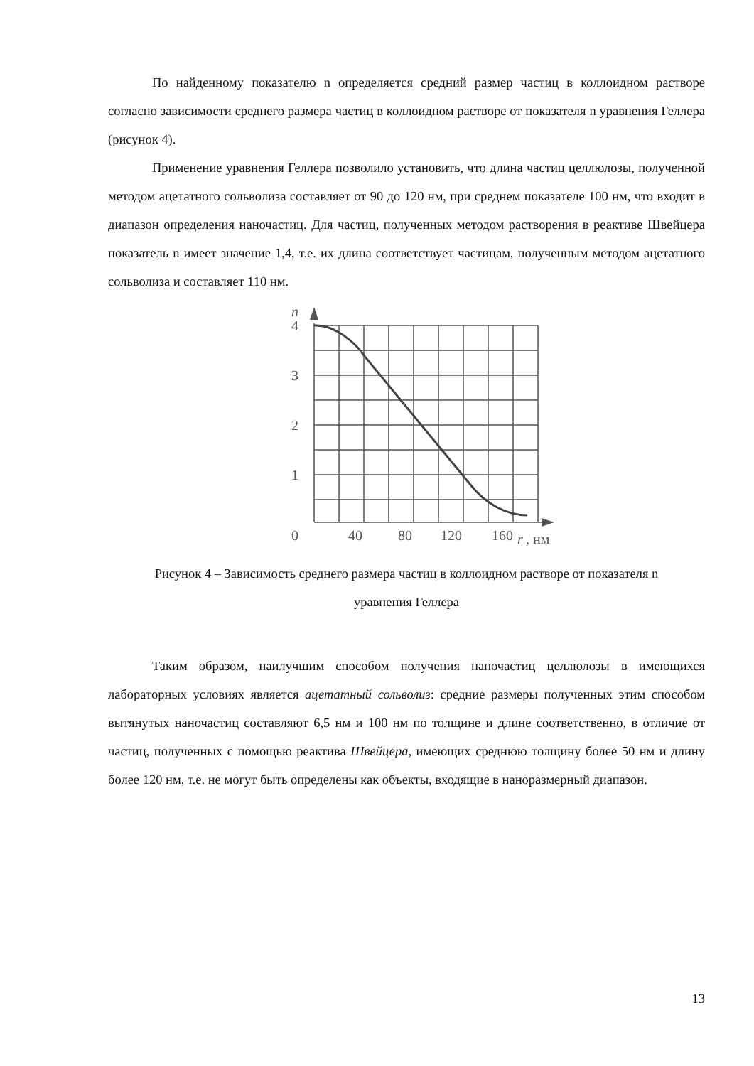По найденному показателю n определяется средний размер частиц в коллоидном растворе согласно зависимости среднего размера частиц в коллоидном растворе от показателя n уравнения Геллера (рисунок 4).
Применение уравнения Геллера позволило установить, что длина частиц целлюлозы, полученной методом ацетатного сольволиза составляет от 90 до 120 нм, при среднем показателе 100 нм, что входит в диапазон определения наночастиц. Для частиц, полученных методом растворения в реактиве Швейцера показатель n имеет значение 1,4, т.е. их длина соответствует частицам, полученным методом ацетатного сольволиза и составляет 110 нм.
n
4
3
2
1
0
40
80
120
160
r
, нм
Рисунок 4 – Зависимость среднего размера частиц в коллоидном растворе от показателя n
уравнения Геллера
Таким образом, наилучшим способом получения наночастиц целлюлозы в имеющихся лабораторных условиях является ацетатный сольволиз: средние размеры полученных этим способом вытянутых наночастиц составляют 6,5 нм и 100 нм по толщине и длине соответственно, в отличие от частиц, полученных с помощью реактива Швейцера, имеющих среднюю толщину более 50 нм и длину более 120 нм, т.е. не могут быть определены как объекты, входящие в наноразмерный диапазон.
13